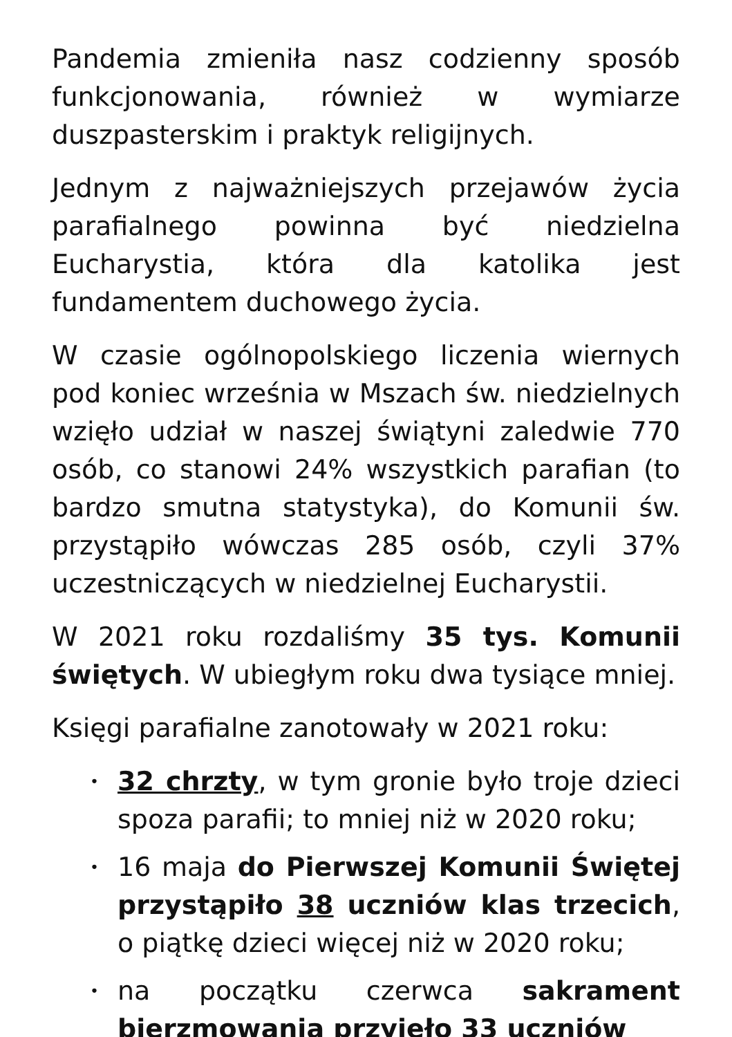Pandemia zmieniła nasz codzienny sposób funkcjonowania, również w wymiarze duszpasterskim i praktyk religijnych.
Jednym z najważniejszych przejawów życia parafialnego powinna być niedzielna Eucharystia, która dla katolika jest fundamentem duchowego życia.
W czasie ogólnopolskiego liczenia wiernych pod koniec września w Mszach św. niedzielnych wzięło udział w naszej świątyni zaledwie 770 osób, co stanowi 24% wszystkich parafian (to bardzo smutna statystyka), do Komunii św. przystąpiło wówczas 285 osób, czyli 37% uczestniczących w niedzielnej Eucharystii.
W 2021 roku rozdaliśmy 35 tys. Komunii świętych. W ubiegłym roku dwa tysiące mniej.
Księgi parafialne zanotowały w 2021 roku:
• 32 chrzty, w tym gronie było troje dzieci spoza parafii; to mniej niż w 2020 roku;
• 16 maja do Pierwszej Komunii Świętej przystąpiło 38 uczniów klas trzecich, o piątkę dzieci więcej niż w 2020 roku;
• na początku czerwca sakrament bierzmowania przyjęło 33 uczniów